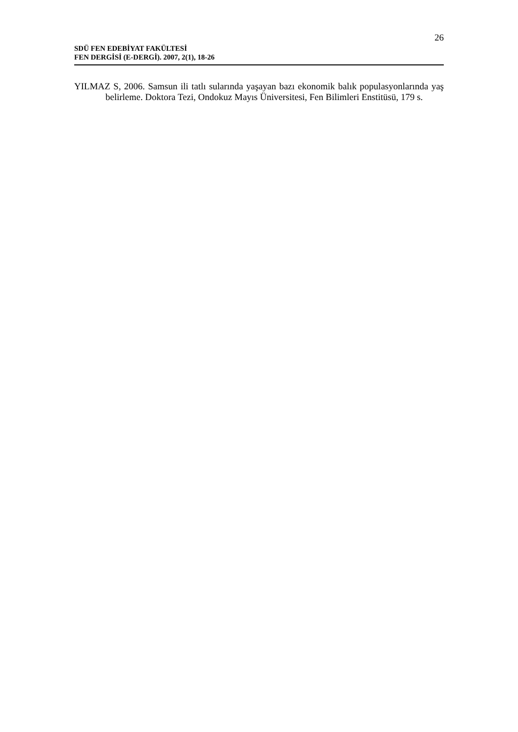26
SDÜ FEN EDEBİYAT FAKÜLTESİ
FEN DERGİSİ (E-DERGİ). 2007, 2(1), 18-26
YILMAZ S, 2006. Samsun ili tatlı sularında yaşayan bazı ekonomik balık populasyonlarında yaş belirleme. Doktora Tezi, Ondokuz Mayıs Üniversitesi, Fen Bilimleri Enstitüsü, 179 s.